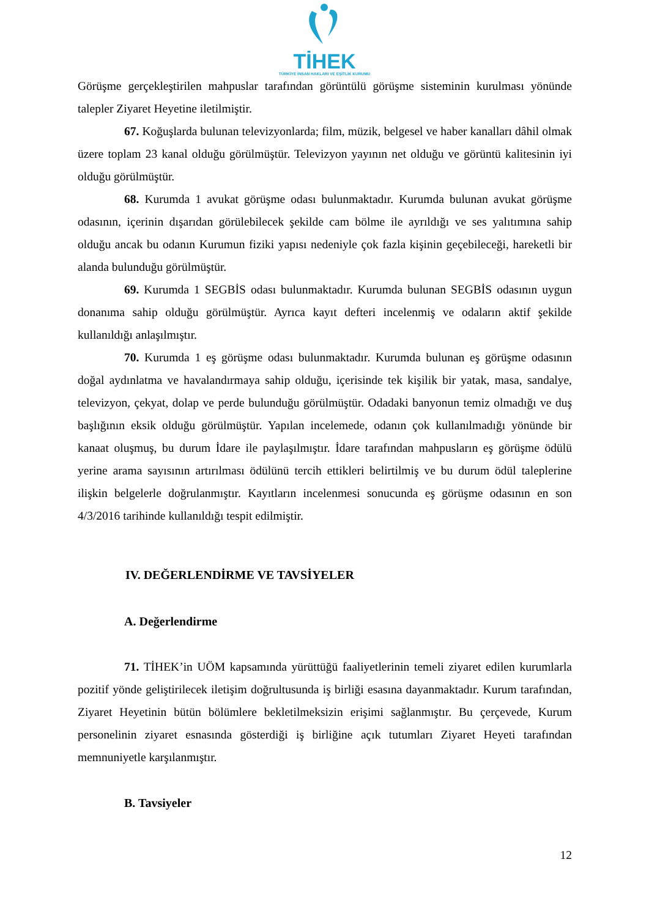TİHEK
TÜRKİYE İNSAN HAKLARI VE EŞİTLİK KURUMU
Görüşme gerçekleştirilen mahpuslar tarafından görüntülü görüşme sisteminin kurulması yönünde talepler Ziyaret Heyetine iletilmiştir.
67. Koğuşlarda bulunan televizyonlarda; film, müzik, belgesel ve haber kanalları dâhil olmak üzere toplam 23 kanal olduğu görülmüştür. Televizyon yayının net olduğu ve görüntü kalitesinin iyi olduğu görülmüştür.
68. Kurumda 1 avukat görüşme odası bulunmaktadır. Kurumda bulunan avukat görüşme odasının, içerinin dışarıdan görülebilecek şekilde cam bölme ile ayrıldığı ve ses yalıtımına sahip olduğu ancak bu odanın Kurumun fiziki yapısı nedeniyle çok fazla kişinin geçebileceği, hareketli bir alanda bulunduğu görülmüştür.
69. Kurumda 1 SEGBİS odası bulunmaktadır. Kurumda bulunan SEGBİS odasının uygun donanıma sahip olduğu görülmüştür. Ayrıca kayıt defteri incelenmiş ve odaların aktif şekilde kullanıldığı anlaşılmıştır.
70. Kurumda 1 eş görüşme odası bulunmaktadır. Kurumda bulunan eş görüşme odasının doğal aydınlatma ve havalandırmaya sahip olduğu, içerisinde tek kişilik bir yatak, masa, sandalye, televizyon, çekyat, dolap ve perde bulunduğu görülmüştür. Odadaki banyonun temiz olmadığı ve duş başlığının eksik olduğu görülmüştür. Yapılan incelemede, odanın çok kullanılmadığı yönünde bir kanaat oluşmuş, bu durum İdare ile paylaşılmıştır. İdare tarafından mahpusların eş görüşme ödülü yerine arama sayısının artırılması ödülünü tercih ettikleri belirtilmiş ve bu durum ödül taleplerine ilişkin belgelerle doğrulanmıştır. Kayıtların incelenmesi sonucunda eş görüşme odasının en son 4/3/2016 tarihinde kullanıldığı tespit edilmiştir.
IV. DEĞERLENDİRME VE TAVSİYELER
A. Değerlendirme
71. TİHEK’in UÖM kapsamında yürüttüğü faaliyetlerinin temeli ziyaret edilen kurumlarla pozitif yönde geliştirilecek iletişim doğrultusunda iş birliği esasına dayanmaktadır. Kurum tarafından, Ziyaret Heyetinin bütün bölümlere bekletilmeksizin erişimi sağlanmıştır. Bu çerçevede, Kurum personelinin ziyaret esnasında gösterdiği iş birliğine açık tutumları Ziyaret Heyeti tarafından memnuniyetle karşılanmıştır.
B. Tavsiyeler
12